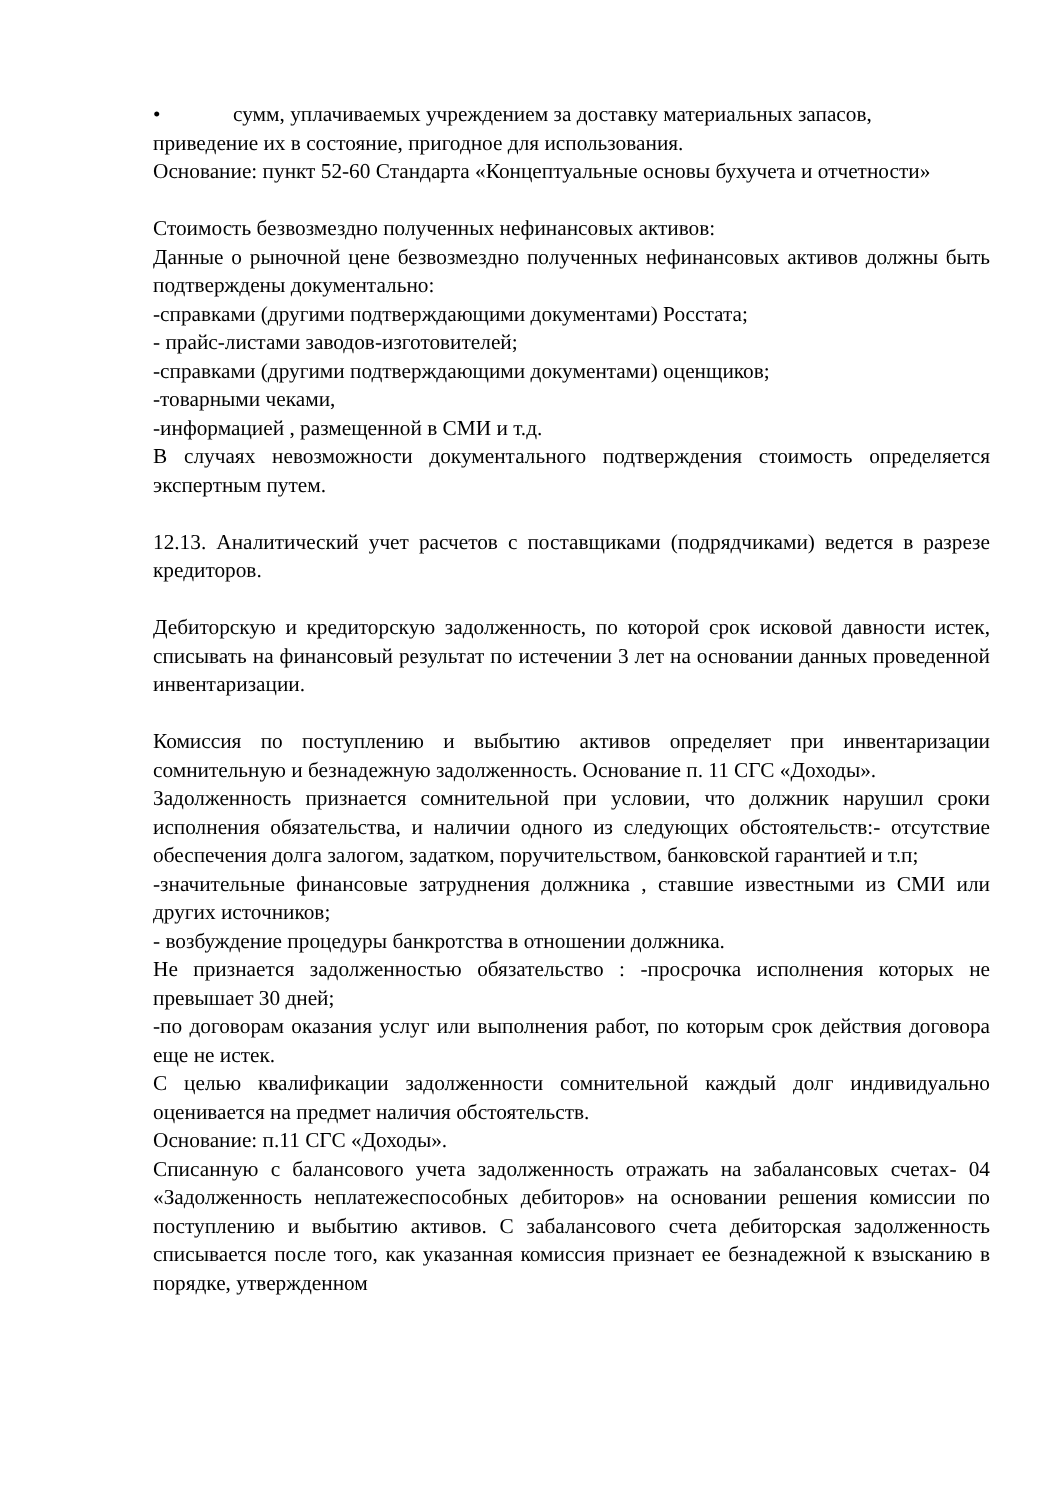• сумм, уплачиваемых учреждением за доставку материальных запасов,
приведение их в состояние, пригодное для использования.
Основание: пункт 52-60 Стандарта «Концептуальные основы бухучета и отчетности»
Стоимость безвозмездно полученных нефинансовых активов:
Данные о рыночной цене безвозмездно полученных нефинансовых активов должны быть подтверждены документально:
-справками (другими подтверждающими документами) Росстата;
- прайс-листами заводов-изготовителей;
-справками (другими подтверждающими документами) оценщиков;
-товарными чеками,
-информацией , размещенной в СМИ и т.д.
В случаях невозможности документального подтверждения стоимость определяется экспертным путем.
12.13. Аналитический учет расчетов с поставщиками (подрядчиками) ведется в разрезе кредиторов.
Дебиторскую и кредиторскую задолженность, по которой срок исковой давности истек, списывать на финансовый результат по истечении 3 лет на основании данных проведенной инвентаризации.
Комиссия по поступлению и выбытию активов определяет при инвентаризации сомнительную и безнадежную задолженность. Основание п. 11 СГС «Доходы».
Задолженность признается сомнительной при условии, что должник нарушил сроки исполнения обязательства, и наличии одного из следующих обстоятельств:- отсутствие обеспечения долга залогом, задатком, поручительством, банковской гарантией и т.п;
-значительные финансовые затруднения должника , ставшие известными из СМИ или других источников;
- возбуждение процедуры банкротства в отношении должника.
Не признается задолженностью обязательство : -просрочка исполнения которых не превышает 30 дней;
-по договорам оказания услуг или выполнения работ, по которым срок действия договора еще не истек.
С целью квалификации задолженности сомнительной каждый долг индивидуально оценивается на предмет наличия обстоятельств.
Основание: п.11 СГС «Доходы».
Списанную с балансового учета задолженность отражать на забалансовых счетах- 04 «Задолженность неплатежеспособных дебиторов» на основании решения комиссии по поступлению и выбытию активов. С забалансового счета дебиторская задолженность списывается после того, как указанная комиссия признает ее безнадежной к взысканию в порядке, утвержденном